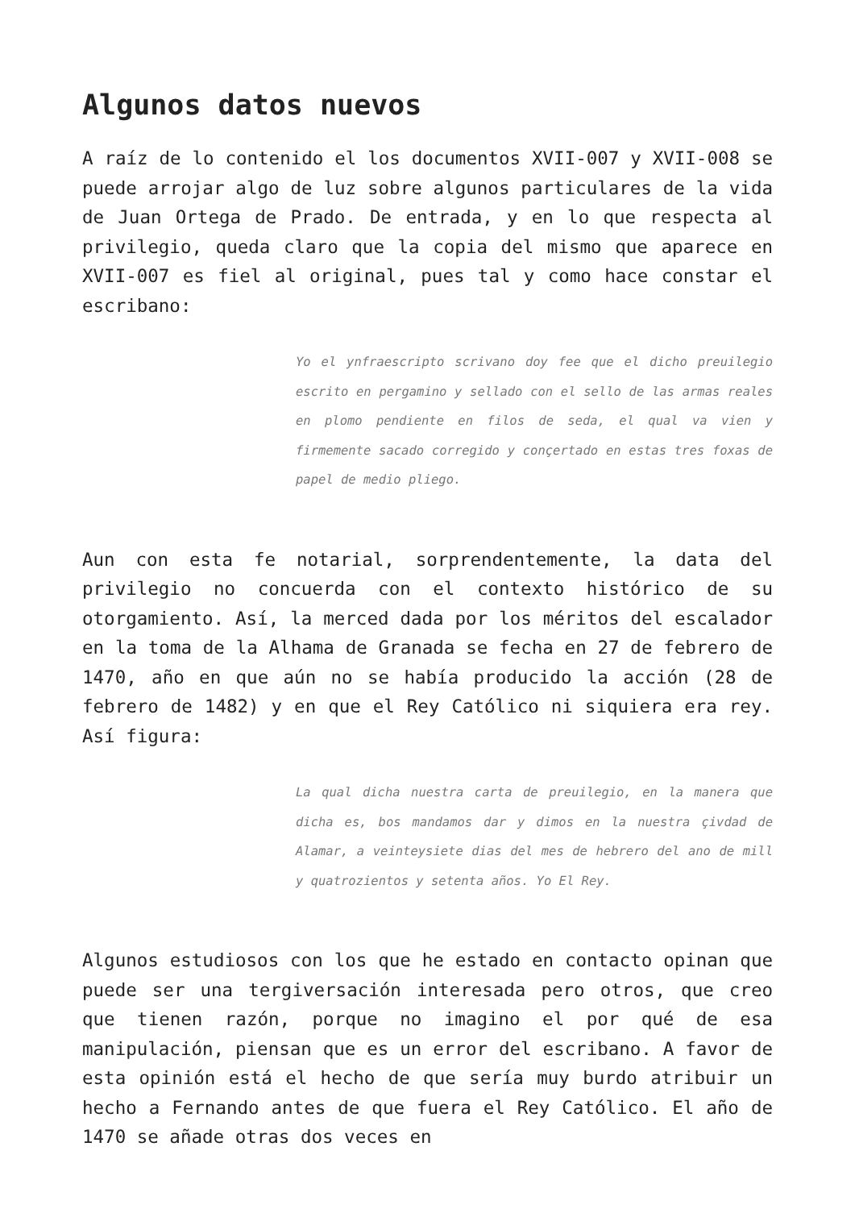Algunos datos nuevos
A raíz de lo contenido el los documentos XVII-007 y XVII-008 se puede arrojar algo de luz sobre algunos particulares de la vida de Juan Ortega de Prado. De entrada, y en lo que respecta al privilegio, queda claro que la copia del mismo que aparece en XVII-007 es fiel al original, pues tal y como hace constar el escribano:
Yo el ynfraescripto scrivano doy fee que el dicho preuilegio escrito en pergamino y sellado con el sello de las armas reales en plomo pendiente en filos de seda, el qual va vien y firmemente sacado corregido y conçertado en estas tres foxas de papel de medio pliego.
Aun con esta fe notarial, sorprendentemente, la data del privilegio no concuerda con el contexto histórico de su otorgamiento. Así, la merced dada por los méritos del escalador en la toma de la Alhama de Granada se fecha en 27 de febrero de 1470, año en que aún no se había producido la acción (28 de febrero de 1482) y en que el Rey Católico ni siquiera era rey. Así figura:
La qual dicha nuestra carta de preuilegio, en la manera que dicha es, bos mandamos dar y dimos en la nuestra çivdad de Alamar, a veinteysiete dias del mes de hebrero del ano de mill y quatrozientos y setenta años. Yo El Rey.
Algunos estudiosos con los que he estado en contacto opinan que puede ser una tergiversación interesada pero otros, que creo que tienen razón, porque no imagino el por qué de esa manipulación, piensan que es un error del escribano. A favor de esta opinión está el hecho de que sería muy burdo atribuir un hecho a Fernando antes de que fuera el Rey Católico. El año de 1470 se añade otras dos veces en